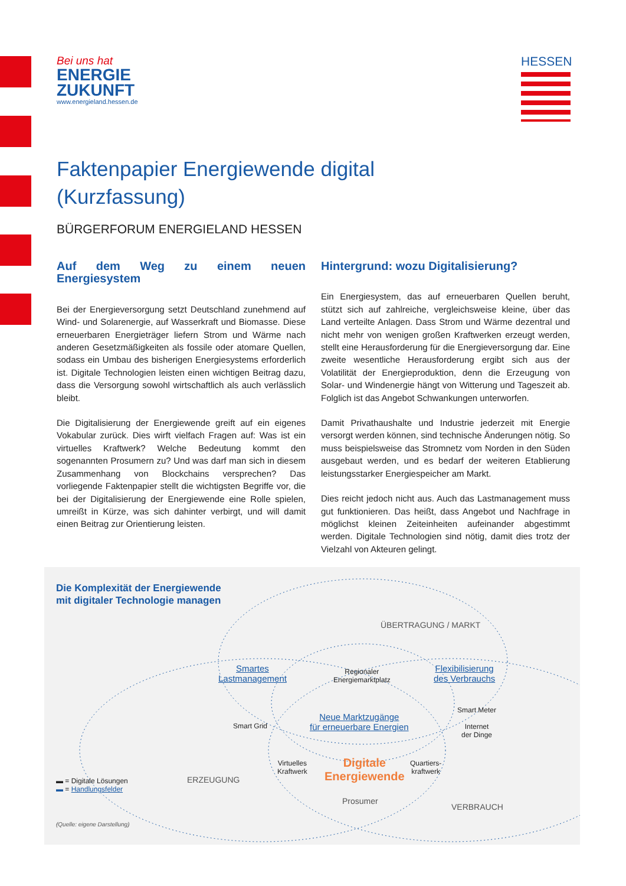Bei uns hat
ENERGIE
ZUKUNFT
www.energieland.hessen.de
HESSEN
Faktenpapier Energiewende digital
(Kurzfassung)
BÜRGERFORUM ENERGIELAND HESSEN
Auf dem Weg zu einem neuen Energiesystem
Bei der Energieversorgung setzt Deutschland zunehmend auf Wind- und Solarenergie, auf Wasserkraft und Biomasse. Diese erneuerbaren Energieträger liefern Strom und Wärme nach anderen Gesetzmäßigkeiten als fossile oder atomare Quellen, sodass ein Umbau des bisherigen Energiesystems erforderlich ist. Digitale Technologien leisten einen wichtigen Beitrag dazu, dass die Versorgung sowohl wirtschaftlich als auch verlässlich bleibt.
Die Digitalisierung der Energiewende greift auf ein eigenes Vokabular zurück. Dies wirft vielfach Fragen auf: Was ist ein virtuelles Kraftwerk? Welche Bedeutung kommt den sogenannten Prosumern zu? Und was darf man sich in diesem Zusammenhang von Blockchains versprechen? Das vorliegende Faktenpapier stellt die wichtigsten Begriffe vor, die bei der Digitalisierung der Energiewende eine Rolle spielen, umreißt in Kürze, was sich dahinter verbirgt, und will damit einen Beitrag zur Orientierung leisten.
Hintergrund: wozu Digitalisierung?
Ein Energiesystem, das auf erneuerbaren Quellen beruht, stützt sich auf zahlreiche, vergleichsweise kleine, über das Land verteilte Anlagen. Dass Strom und Wärme dezentral und nicht mehr von wenigen großen Kraftwerken erzeugt werden, stellt eine Herausforderung für die Energieversorgung dar. Eine zweite wesentliche Herausforderung ergibt sich aus der Volatilität der Energieproduktion, denn die Erzeugung von Solar- und Windenergie hängt von Witterung und Tageszeit ab. Folglich ist das Angebot Schwankungen unterworfen.
Damit Privathaushalte und Industrie jederzeit mit Energie versorgt werden können, sind technische Änderungen nötig. So muss beispielsweise das Stromnetz vom Norden in den Süden ausgebaut werden, und es bedarf der weiteren Etablierung leistungsstarker Energiespeicher am Markt.
Dies reicht jedoch nicht aus. Auch das Lastmanagement muss gut funktionieren. Das heißt, dass Angebot und Nachfrage in möglichst kleinen Zeiteinheiten aufeinander abgestimmt werden. Digitale Technologien sind nötig, damit dies trotz der Vielzahl von Akteuren gelingt.
Die Komplexität der Energiewende
mit digitaler Technologie managen
ÜBERTRAGUNG / MARKT
Smartes
Lastmanagement
Regionaler
Energiemarktplatz
Flexibilisierung
des Verbrauchs
Smart Grid
Neue Marktzugänge
für erneuerbare Energien
Smart Meter
Internet
der Dinge
Virtuelles
Kraftwerk
Digitale
Energiewende
Quartiers-
kraftwerk
ERZEUGUNG
Prosumer
VERBRAUCH
▬ = Digitale Lösungen
▬ = Handlungsfelder
(Quelle: eigene Darstellung)